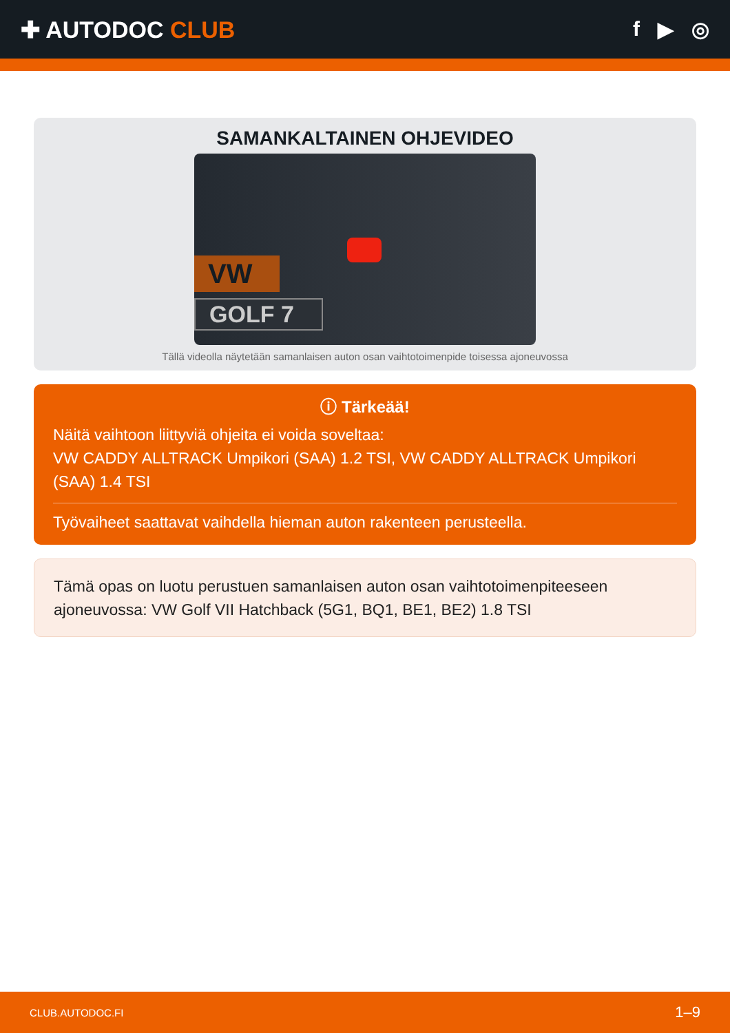✚ AUTODOC CLUB f ▶ ◎
SAMANKALTAINEN OHJEVIDEO
VW
GOLF 7
Tällä videolla näytetään samanlaisen auton osan vaihtotoimenpide toisessa ajoneuvossa
ⓘ Tärkeää!
Näitä vaihtoon liittyviä ohjeita ei voida soveltaa:
VW CADDY ALLTRACK Umpikori (SAA) 1.2 TSI, VW CADDY ALLTRACK Umpikori (SAA) 1.4 TSI
Työvaiheet saattavat vaihdella hieman auton rakenteen perusteella.
Tämä opas on luotu perustuen samanlaisen auton osan vaihtotoimenpiteeseen ajoneuvossa: VW Golf VII Hatchback (5G1, BQ1, BE1, BE2) 1.8 TSI
CLUB.AUTODOC.FI 1–9